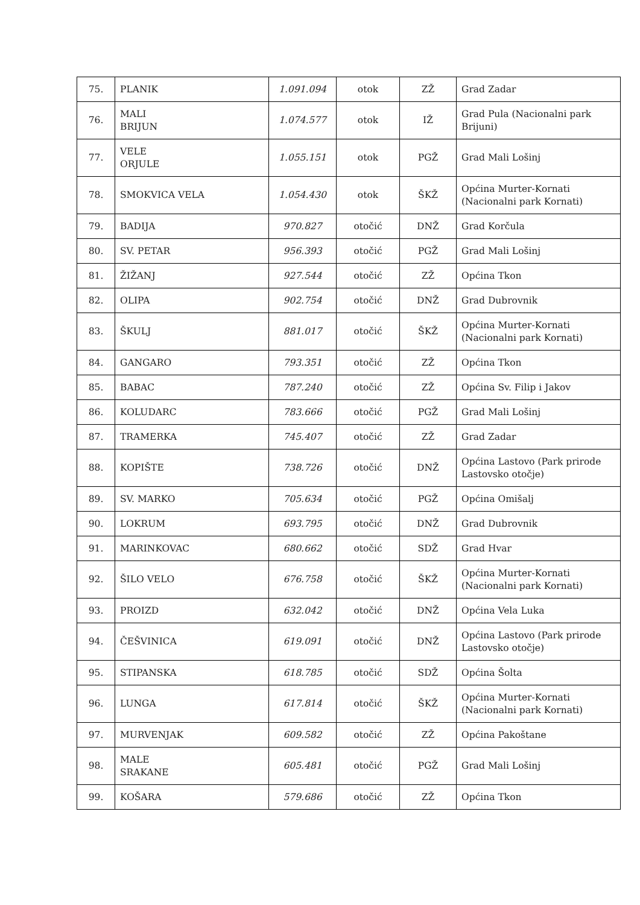| 75. | PLANIK | 1.091.094 | otok | ZŽ | Grad Zadar |
| 76. | MALI BRIJUN | 1.074.577 | otok | IŽ | Grad Pula (Nacionalni park Brijuni) |
| 77. | VELE ORJULE | 1.055.151 | otok | PGŽ | Grad Mali Lošinj |
| 78. | SMOKVICA VELA | 1.054.430 | otok | ŠKŽ | Općina Murter-Kornati (Nacionalni park Kornati) |
| 79. | BADIJA | 970.827 | otočić | DNŽ | Grad Korčula |
| 80. | SV. PETAR | 956.393 | otočić | PGŽ | Grad Mali Lošinj |
| 81. | ŽIŽANJ | 927.544 | otočić | ZŽ | Općina Tkon |
| 82. | OLIPA | 902.754 | otočić | DNŽ | Grad Dubrovnik |
| 83. | ŠKULJ | 881.017 | otočić | ŠKŽ | Općina Murter-Kornati (Nacionalni park Kornati) |
| 84. | GANGARO | 793.351 | otočić | ZŽ | Općina Tkon |
| 85. | BABAC | 787.240 | otočić | ZŽ | Općina Sv. Filip i Jakov |
| 86. | KOLUDARC | 783.666 | otočić | PGŽ | Grad Mali Lošinj |
| 87. | TRAMERKA | 745.407 | otočić | ZŽ | Grad Zadar |
| 88. | KOPIŠTE | 738.726 | otočić | DNŽ | Općina Lastovo (Park prirode Lastovsko otočje) |
| 89. | SV. MARKO | 705.634 | otočić | PGŽ | Općina Omišalj |
| 90. | LOKRUM | 693.795 | otočić | DNŽ | Grad Dubrovnik |
| 91. | MARINKOVAC | 680.662 | otočić | SDŽ | Grad Hvar |
| 92. | ŠILO VELO | 676.758 | otočić | ŠKŽ | Općina Murter-Kornati (Nacionalni park Kornati) |
| 93. | PROIZD | 632.042 | otočić | DNŽ | Općina Vela Luka |
| 94. | ČEŠVINICA | 619.091 | otočić | DNŽ | Općina Lastovo (Park prirode Lastovsko otočje) |
| 95. | STIPANSKA | 618.785 | otočić | SDŽ | Općina Šolta |
| 96. | LUNGA | 617.814 | otočić | ŠKŽ | Općina Murter-Kornati (Nacionalni park Kornati) |
| 97. | MURVENJAK | 609.582 | otočić | ZŽ | Općina Pakoštane |
| 98. | MALE SRAKANE | 605.481 | otočić | PGŽ | Grad Mali Lošinj |
| 99. | KOŠARA | 579.686 | otočić | ZŽ | Općina Tkon |